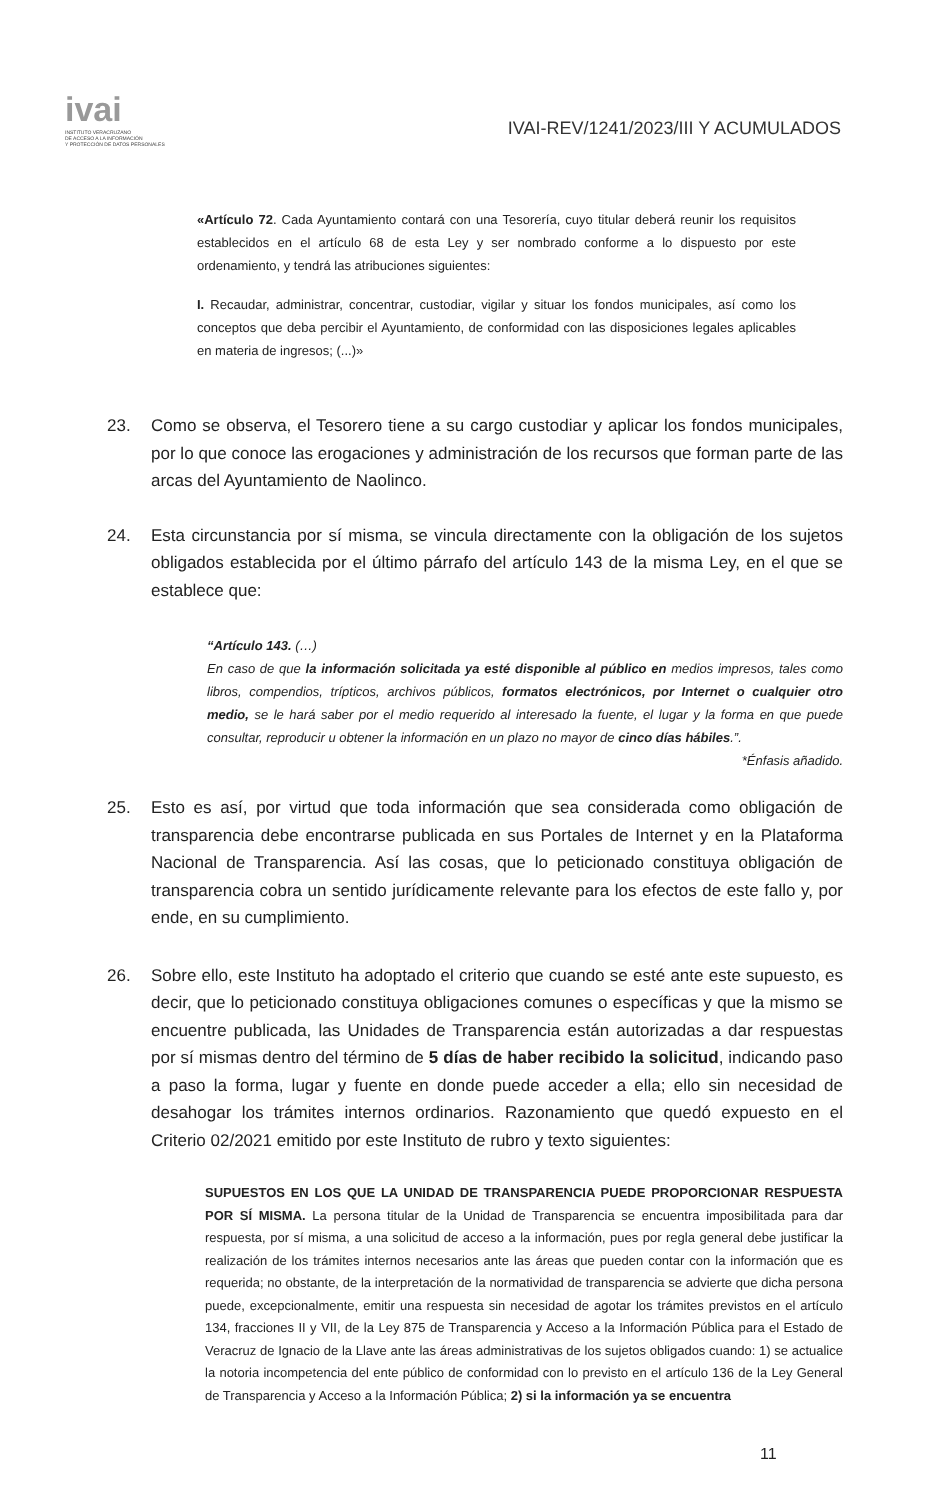ivai
INSTITUTO VERACRUZANO
DE ACCESO A LA INFORMACIÓN
Y PROTECCIÓN DE DATOS PERSONALES
IVAI-REV/1241/2023/III Y ACUMULADOS
«Artículo 72. Cada Ayuntamiento contará con una Tesorería, cuyo titular deberá reunir los requisitos establecidos en el artículo 68 de esta Ley y ser nombrado conforme a lo dispuesto por este ordenamiento, y tendrá las atribuciones siguientes:
I. Recaudar, administrar, concentrar, custodiar, vigilar y situar los fondos municipales, así como los conceptos que deba percibir el Ayuntamiento, de conformidad con las disposiciones legales aplicables en materia de ingresos; (...)»
23. Como se observa, el Tesorero tiene a su cargo custodiar y aplicar los fondos municipales, por lo que conoce las erogaciones y administración de los recursos que forman parte de las arcas del Ayuntamiento de Naolinco.
24. Esta circunstancia por sí misma, se vincula directamente con la obligación de los sujetos obligados establecida por el último párrafo del artículo 143 de la misma Ley, en el que se establece que:
“Artículo 143. (…)
En caso de que la información solicitada ya esté disponible al público en medios impresos, tales como libros, compendios, trípticos, archivos públicos, formatos electrónicos, por Internet o cualquier otro medio, se le hará saber por el medio requerido al interesado la fuente, el lugar y la forma en que puede consultar, reproducir u obtener la información en un plazo no mayor de cinco días hábiles.”.
*Énfasis añadido.
25. Esto es así, por virtud que toda información que sea considerada como obligación de transparencia debe encontrarse publicada en sus Portales de Internet y en la Plataforma Nacional de Transparencia. Así las cosas, que lo peticionado constituya obligación de transparencia cobra un sentido jurídicamente relevante para los efectos de este fallo y, por ende, en su cumplimiento.
26. Sobre ello, este Instituto ha adoptado el criterio que cuando se esté ante este supuesto, es decir, que lo peticionado constituya obligaciones comunes o específicas y que la mismo se encuentre publicada, las Unidades de Transparencia están autorizadas a dar respuestas por sí mismas dentro del término de 5 días de haber recibido la solicitud, indicando paso a paso la forma, lugar y fuente en donde puede acceder a ella; ello sin necesidad de desahogar los trámites internos ordinarios. Razonamiento que quedó expuesto en el Criterio 02/2021 emitido por este Instituto de rubro y texto siguientes:
SUPUESTOS EN LOS QUE LA UNIDAD DE TRANSPARENCIA PUEDE PROPORCIONAR RESPUESTA POR SÍ MISMA. La persona titular de la Unidad de Transparencia se encuentra imposibilitada para dar respuesta, por sí misma, a una solicitud de acceso a la información, pues por regla general debe justificar la realización de los trámites internos necesarios ante las áreas que pueden contar con la información que es requerida; no obstante, de la interpretación de la normatividad de transparencia se advierte que dicha persona puede, excepcionalmente, emitir una respuesta sin necesidad de agotar los trámites previstos en el artículo 134, fracciones II y VII, de la Ley 875 de Transparencia y Acceso a la Información Pública para el Estado de Veracruz de Ignacio de la Llave ante las áreas administrativas de los sujetos obligados cuando: 1) se actualice la notoria incompetencia del ente público de conformidad con lo previsto en el artículo 136 de la Ley General de Transparencia y Acceso a la Información Pública; 2) si la información ya se encuentra
11